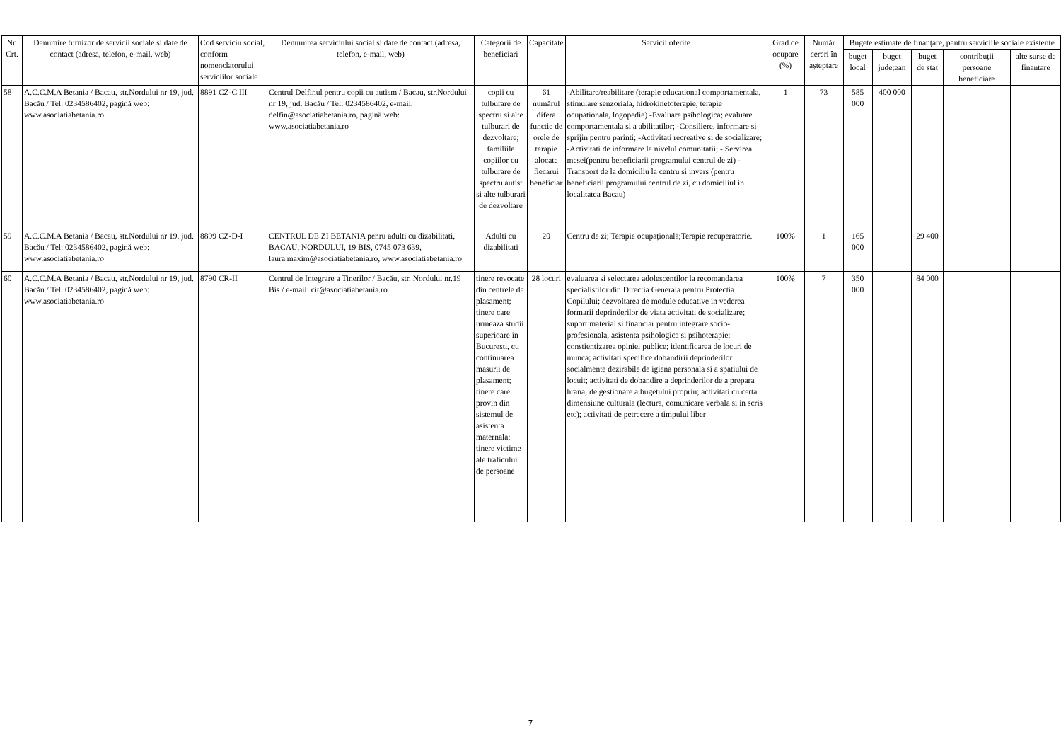| Nr. Crt. | Denumire furnizor de servicii sociale și date de contact (adresa, telefon, e-mail, web) | Cod serviciu social, conform nomenclatorului serviciilor sociale | Denumirea serviciului social și date de contact (adresa, telefon, e-mail, web) | Categorii de beneficiari | Capacitate | Servicii oferite | Grad de ocupare (%) | Număr cereri în așteptare | Bugete estimate de finanțare, pentru serviciile sociale existente | | | | |
| --- | --- | --- | --- | --- | --- | --- | --- | --- | --- | --- | --- | --- | --- |
| | | | | | | | | | buget local | buget județean | buget de stat | contribuții persoane beneficiare | alte surse de finantare |
| 58 | A.C.C.M.A Betania / Bacau, str.Nordului nr 19, jud. Bacău / Tel: 0234586402, pagină web: www.asociatiabetania.ro | 8891 CZ-C III | Centrul Delfinul pentru copii cu autism / Bacau, str.Nordului nr 19, jud. Bacău / Tel: 0234586402, e-mail: delfin@asociatiabetania.ro, pagină web: www.asociatiabetania.ro | copii cu tulburare de spectru si alte tulburari de dezvoltare; familiile copiilor cu tulburare de spectru autist si alte tulburari de dezvoltare | 61 numărul difera functie de orele de terapie alocate fiecarui beneficiar | -Abilitare/reabilitare (terapie educational comportamentala, stimulare senzoriala, hidrokinetoterapie, terapie ocupationala, logopedie) -Evaluare psihologica; evaluare comportamentala si a abilitatilor; -Consiliere, informare si sprijin pentru parinti; -Activitati recreative si de socializare; -Activitati de informare la nivelul comunitatii; - Servirea mesei(pentru beneficiarii programului centrul de zi) -Transport de la domiciliu la centru si invers (pentru beneficiarii programului centrul de zi, cu domiciliul in localitatea Bacau) | 1 | 73 | 585 000 | 400 000 | | | |
| 59 | A.C.C.M.A Betania / Bacau, str.Nordului nr 19, jud. Bacău / Tel: 0234586402, pagină web: www.asociatiabetania.ro | 8899 CZ-D-I | CENTRUL DE ZI BETANIA penru adulti cu dizabilitati, BACAU, NORDULUI, 19 BIS, 0745 073 639, laura.maxim@asociatiabetania.ro, www.asociatiabetania.ro | Adulti cu dizabilitati | 20 | Centru de zi; Terapie ocupațională;Terapie recuperatorie. | 100% | 1 | 165 000 | | 29 400 | | |
| 60 | A.C.C.M.A Betania / Bacau, str.Nordului nr 19, jud. Bacău / Tel: 0234586402, pagină web: www.asociatiabetania.ro | 8790 CR-II | Centrul de Integrare a Tinerilor / Bacău, str. Nordului nr.19 Bis / e-mail: cit@asociatiabetania.ro | tinere revocate din centrele de plasament; tinere care urmeaza studii superioare in Bucuresti, cu continuarea masurii de plasament; tinere care provin din sistemul de asistenta maternala; tinere victime ale traficului de persoane | 28 locuri | evaluarea si selectarea adolescentilor la recomandarea specialistilor din Directia Generala pentru Protectia Copilului; dezvoltarea de module educative in vederea formarii deprinderilor de viata activitati de socializare; suport material si financiar pentru integrare socio-profesionala, asistenta psihologica si psihoterapie; constientizarea opiniei publice; identificarea de locuri de munca; activitati specifice dobandirii deprinderilor socialmente dezirabile de igiena personala si a spatiului de locuit; activitati de dobandire a deprinderilor de a prepara hrana; de gestionare a bugetului propriu; activitati cu certa dimensiune culturala (lectura, comunicare verbala si in scris etc); activitati de petrecere a timpului liber | 100% | 7 | 350 000 | | 84 000 | | |
7